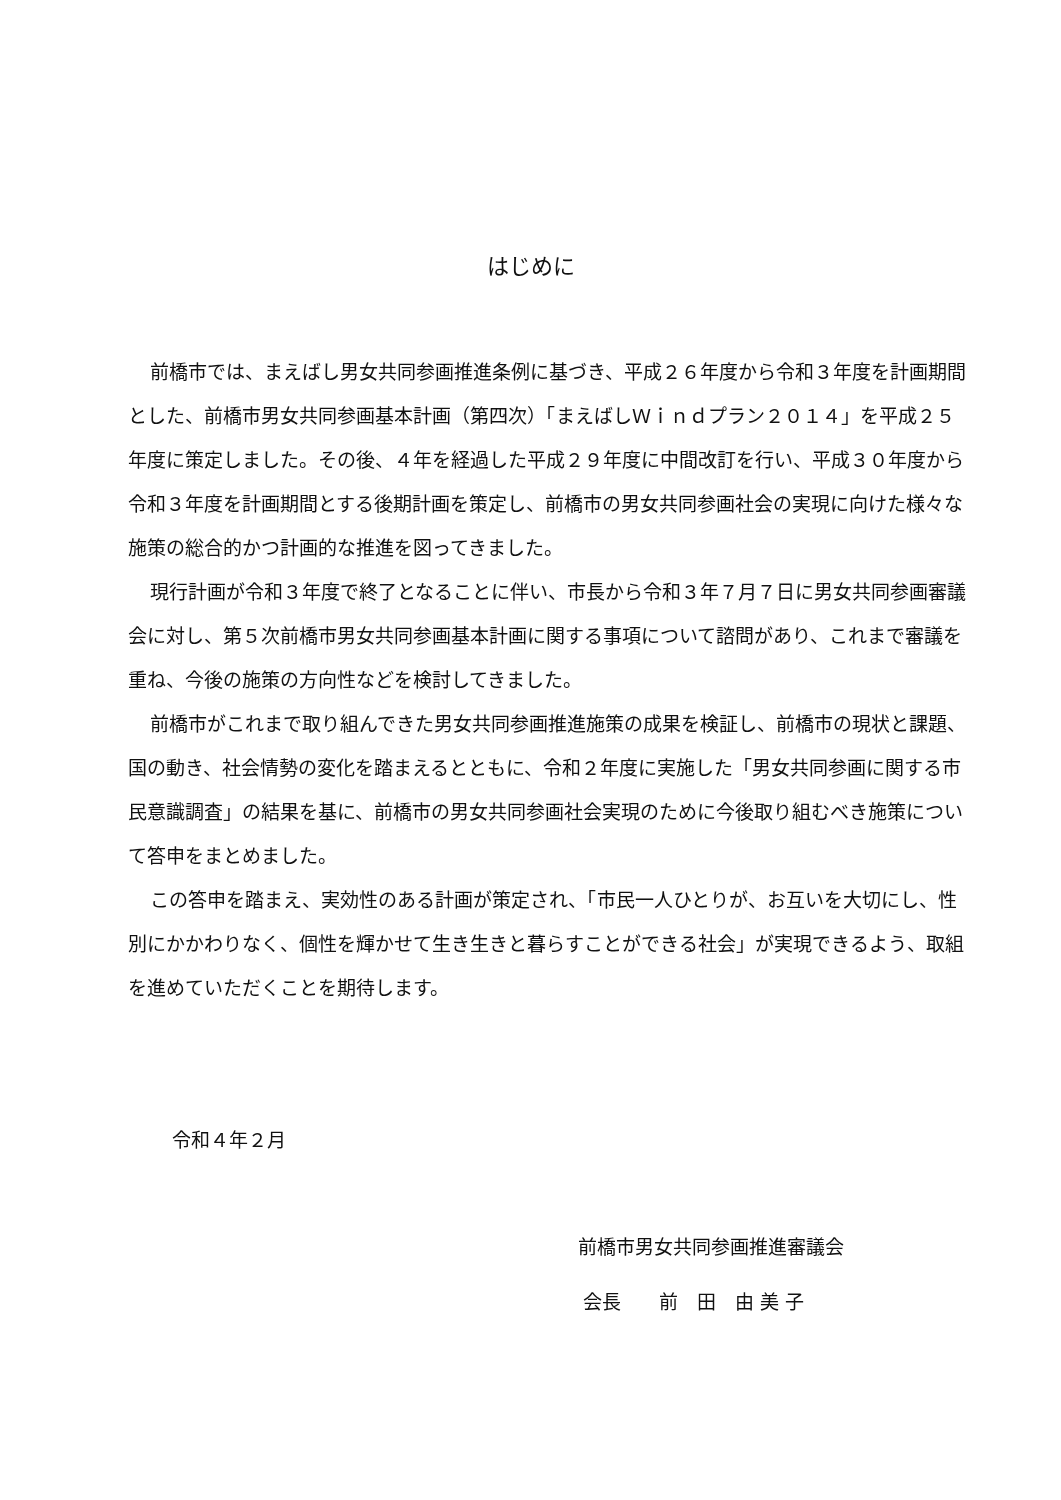はじめに
前橋市では、まえばし男女共同参画推進条例に基づき、平成２６年度から令和３年度を計画期間とした、前橋市男女共同参画基本計画（第四次）「まえばしＷｉｎｄプラン２０１４」を平成２５年度に策定しました。その後、４年を経過した平成２９年度に中間改訂を行い、平成３０年度から令和３年度を計画期間とする後期計画を策定し、前橋市の男女共同参画社会の実現に向けた様々な施策の総合的かつ計画的な推進を図ってきました。
現行計画が令和３年度で終了となることに伴い、市長から令和３年７月７日に男女共同参画審議会に対し、第５次前橋市男女共同参画基本計画に関する事項について諮問があり、これまで審議を重ね、今後の施策の方向性などを検討してきました。
前橋市がこれまで取り組んできた男女共同参画推進施策の成果を検証し、前橋市の現状と課題、国の動き、社会情勢の変化を踏まえるとともに、令和２年度に実施した「男女共同参画に関する市民意識調査」の結果を基に、前橋市の男女共同参画社会実現のために今後取り組むべき施策について答申をまとめました。
この答申を踏まえ、実効性のある計画が策定され、「市民一人ひとりが、お互いを大切にし、性別にかかわりなく、個性を輝かせて生き生きと暮らすことができる社会」が実現できるよう、取組を進めていただくことを期待します。
令和４年２月
前橋市男女共同参画推進審議会
会長　　前　田　由 美 子